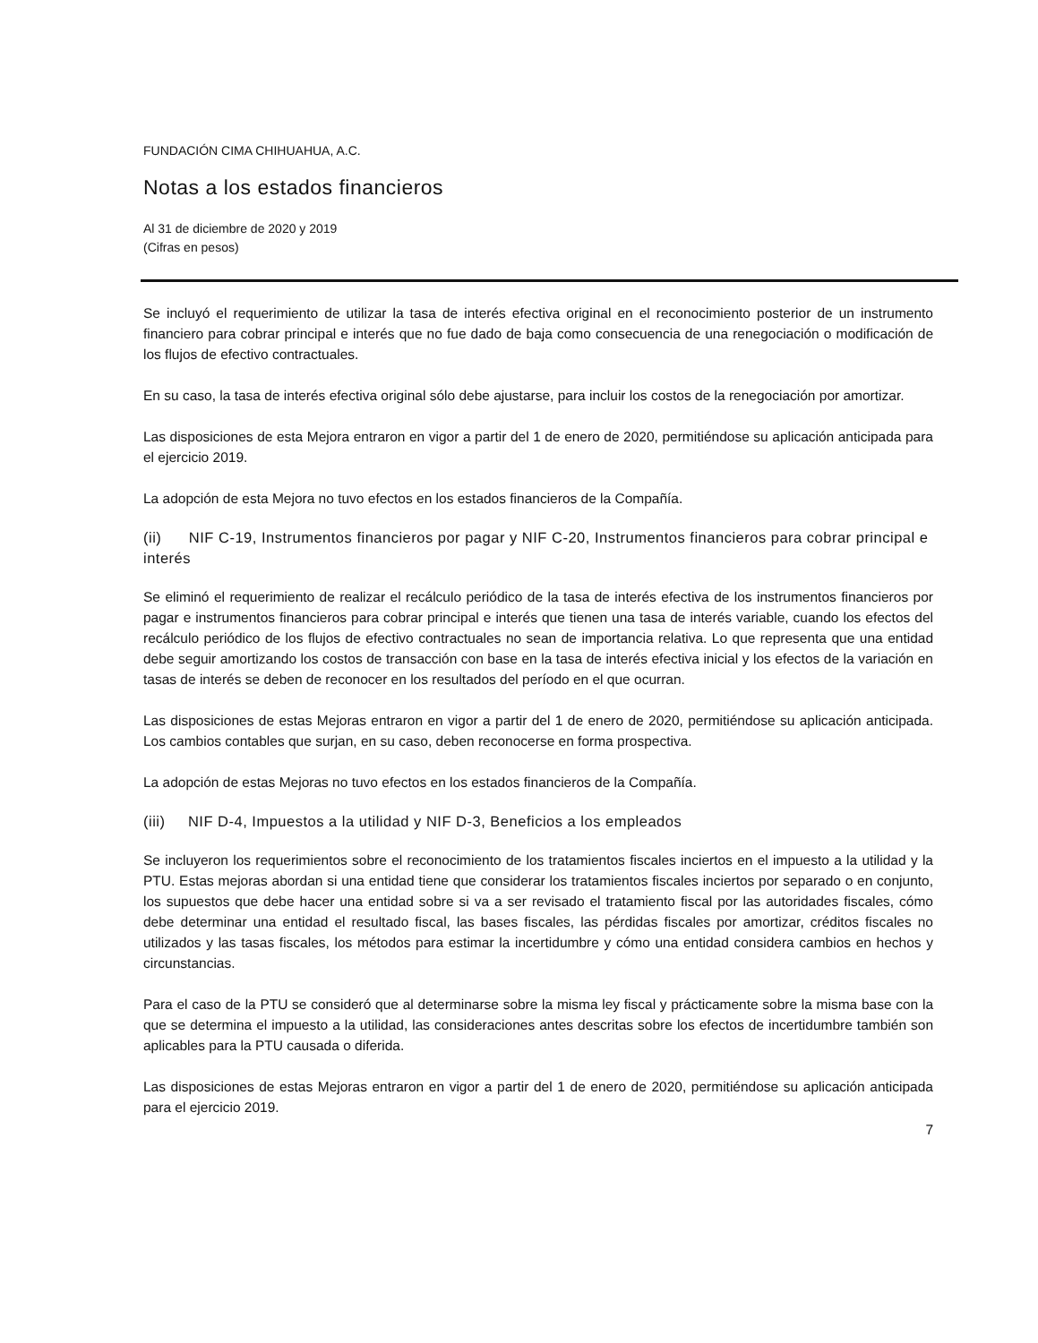FUNDACIÓN CIMA CHIHUAHUA, A.C.
Notas a los estados financieros
Al 31 de diciembre de 2020 y 2019
(Cifras en pesos)
Se incluyó el requerimiento de utilizar la tasa de interés efectiva original en el reconocimiento posterior de un instrumento financiero para cobrar principal e interés que no fue dado de baja como consecuencia de una renegociación o modificación de los flujos de efectivo contractuales.
En su caso, la tasa de interés efectiva original sólo debe ajustarse, para incluir los costos de la renegociación por amortizar.
Las disposiciones de esta Mejora entraron en vigor a partir del 1 de enero de 2020, permitiéndose su aplicación anticipada para el ejercicio 2019.
La adopción de esta Mejora no tuvo efectos en los estados financieros de la Compañía.
(ii) NIF C-19, Instrumentos financieros por pagar y NIF C-20, Instrumentos financieros para cobrar principal e interés
Se eliminó el requerimiento de realizar el recálculo periódico de la tasa de interés efectiva de los instrumentos financieros por pagar e instrumentos financieros para cobrar principal e interés que tienen una tasa de interés variable, cuando los efectos del recálculo periódico de los flujos de efectivo contractuales no sean de importancia relativa. Lo que representa que una entidad debe seguir amortizando los costos de transacción con base en la tasa de interés efectiva inicial y los efectos de la variación en tasas de interés se deben de reconocer en los resultados del período en el que ocurran.
Las disposiciones de estas Mejoras entraron en vigor a partir del 1 de enero de 2020, permitiéndose su aplicación anticipada. Los cambios contables que surjan, en su caso, deben reconocerse en forma prospectiva.
La adopción de estas Mejoras no tuvo efectos en los estados financieros de la Compañía.
(iii) NIF D-4, Impuestos a la utilidad y NIF D-3, Beneficios a los empleados
Se incluyeron los requerimientos sobre el reconocimiento de los tratamientos fiscales inciertos en el impuesto a la utilidad y la PTU. Estas mejoras abordan si una entidad tiene que considerar los tratamientos fiscales inciertos por separado o en conjunto, los supuestos que debe hacer una entidad sobre si va a ser revisado el tratamiento fiscal por las autoridades fiscales, cómo debe determinar una entidad el resultado fiscal, las bases fiscales, las pérdidas fiscales por amortizar, créditos fiscales no utilizados y las tasas fiscales, los métodos para estimar la incertidumbre y cómo una entidad considera cambios en hechos y circunstancias.
Para el caso de la PTU se consideró que al determinarse sobre la misma ley fiscal y prácticamente sobre la misma base con la que se determina el impuesto a la utilidad, las consideraciones antes descritas sobre los efectos de incertidumbre también son aplicables para la PTU causada o diferida.
Las disposiciones de estas Mejoras entraron en vigor a partir del 1 de enero de 2020, permitiéndose su aplicación anticipada para el ejercicio 2019.
7